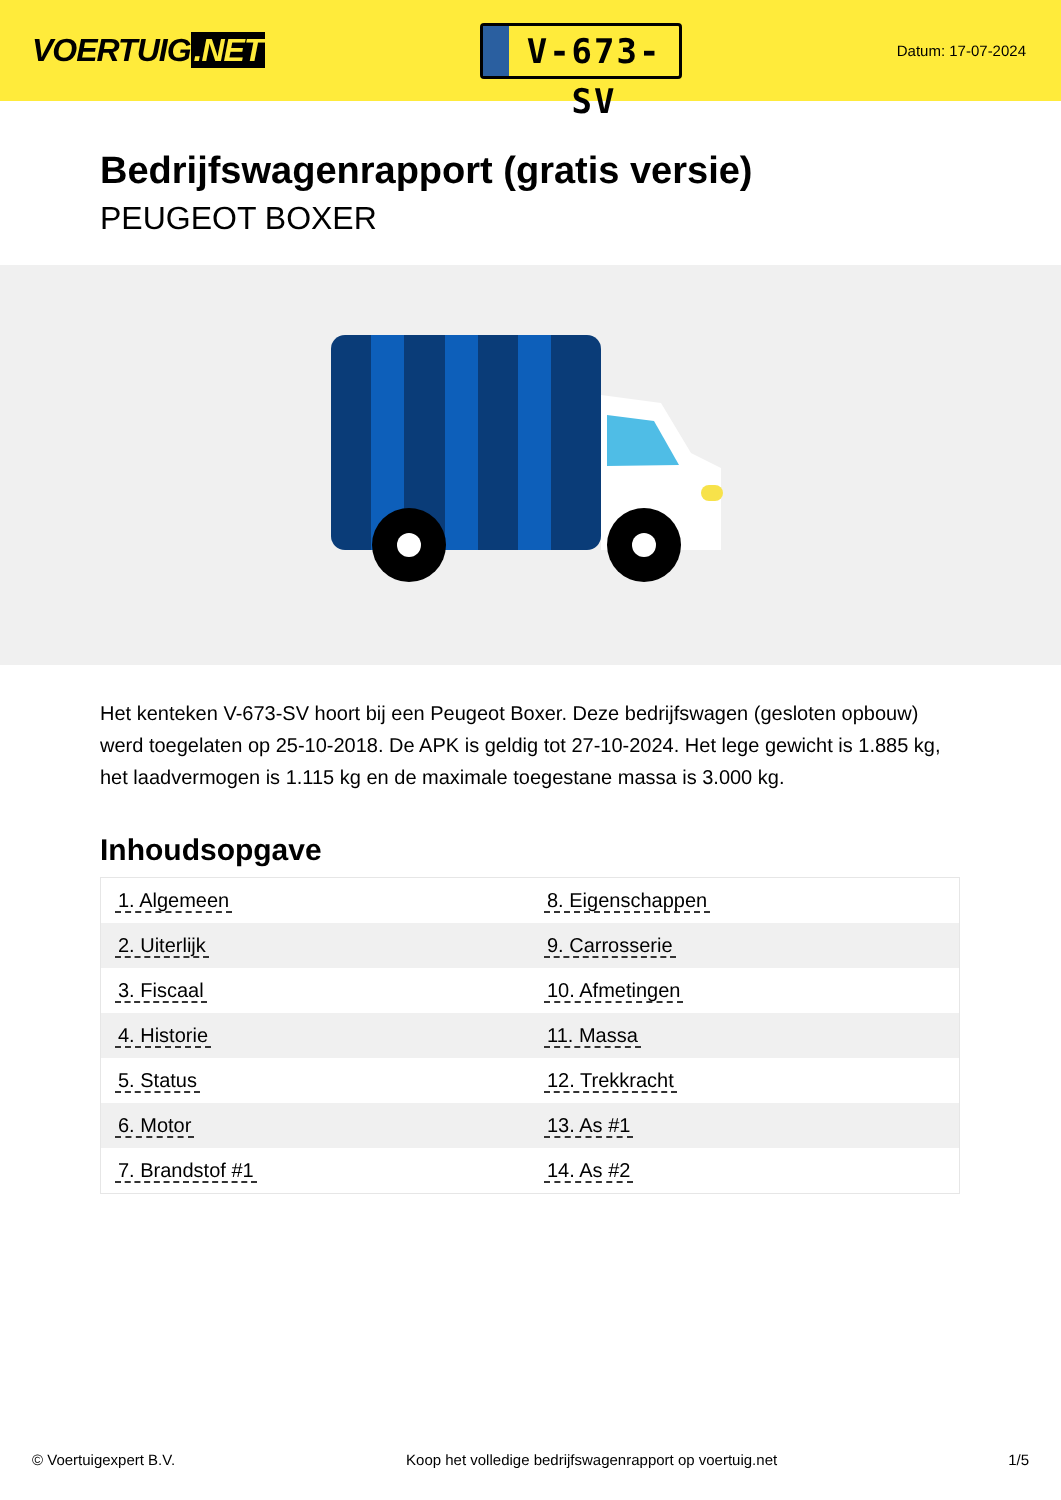VOERTUIG.NET
V-673-SV
Datum: 17-07-2024
Bedrijfswagenrapport (gratis versie)
PEUGEOT BOXER
Het kenteken V-673-SV hoort bij een Peugeot Boxer. Deze bedrijfswagen (gesloten opbouw) werd toegelaten op 25-10-2018. De APK is geldig tot 27-10-2024. Het lege gewicht is 1.885 kg, het laadvermogen is 1.115 kg en de maximale toegestane massa is 3.000 kg.
Inhoudsopgave
| 1. Algemeen | 8. Eigenschappen |
| 2. Uiterlijk | 9. Carrosserie |
| 3. Fiscaal | 10. Afmetingen |
| 4. Historie | 11. Massa |
| 5. Status | 12. Trekkracht |
| 6. Motor | 13. As #1 |
| 7. Brandstof #1 | 14. As #2 |
© Voertuigexpert B.V. Koop het volledige bedrijfswagenrapport op voertuig.net 1/5